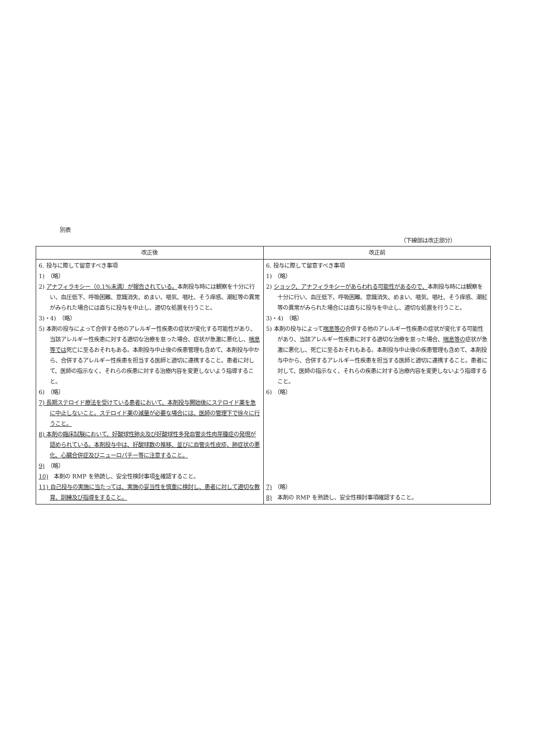別表
（下線部は改正部分）
| 改正後 | 改正前 |
| --- | --- |
| 6. 投与に際して留意すべき事項 1) （略） 2) アナフィラキシー（0.1%未満）が報告されている。 本剤投与時には観察を十分に行い、血圧低下、呼吸困難、意識消失、めまい、嘔気、嘔吐、そう痒感、潮紅等の異常がみられた場合には直ちに投与を中止し、適切な処置を行うこと。 3)・4) （略） 5) 本剤の投与によって合併する他のアレルギー性疾患の症状が変化する可能性があり、当該アレルギー性疾患に対する適切な治療を怠った場合、症状が急激に悪化し、 喘息等では 死亡に至るおそれもある。本剤投与中止後の疾患管理も含めて、本剤投与中から、合併するアレルギー性疾患を担当する医師と適切に連携すること。患者に対して、医師の指示なく、それらの疾患に対する治療内容を変更しないよう指導すること。 6) （略） 7) 長期ステロイド療法を受けている患者において、本剤投与開始後にステロイド薬を急に中止しないこと。ステロイド薬の減量が必要な場合には、医師の管理下で徐々に行うこと。 8) 本剤の臨床試験において、好酸球性肺炎及び好酸球性多発血管炎性肉芽腫症の発現が認められている。本剤投与中は、好酸球数の推移、並びに血管炎性皮疹、肺症状の悪化、心臓合併症及びニューロパチー等に注意すること。 9) （略） 10) 本剤の RMP を熟読し、安全性検討事項 を 確認すること。 11) 自己投与の実施に当たっては、実施の妥当性を慎重に検討し、患者に対して適切な教育、訓練及び指導をすること。 | 6. 投与に際して留意すべき事項 1) （略） 2) ショック、アナフィラキシーがあらわれる可能性があるので、 本剤投与時には観察を十分に行い、血圧低下、呼吸困難、意識消失、めまい、嘔気、嘔吐、そう痒感、潮紅等の異常がみられた場合には直ちに投与を中止し、適切な処置を行うこと。 3)・4) （略） 5) 本剤の投与によって 喘息等の 合併する他のアレルギー性疾患の症状が変化する可能性があり、当該アレルギー性疾患に対する適切な治療を怠った場合、 喘息等の 症状が急激に悪化し、死亡に至るおそれもある。本剤投与中止後の疾患管理も含めて、本剤投与中から、合併するアレルギー性疾患を担当する医師と適切に連携すること。患者に対して、医師の指示なく、それらの疾患に対する治療内容を変更しないよう指導すること。 6) （略） 7) （略） 8) 本剤の RMP を熟読し、安全性検討事項確認すること。 |